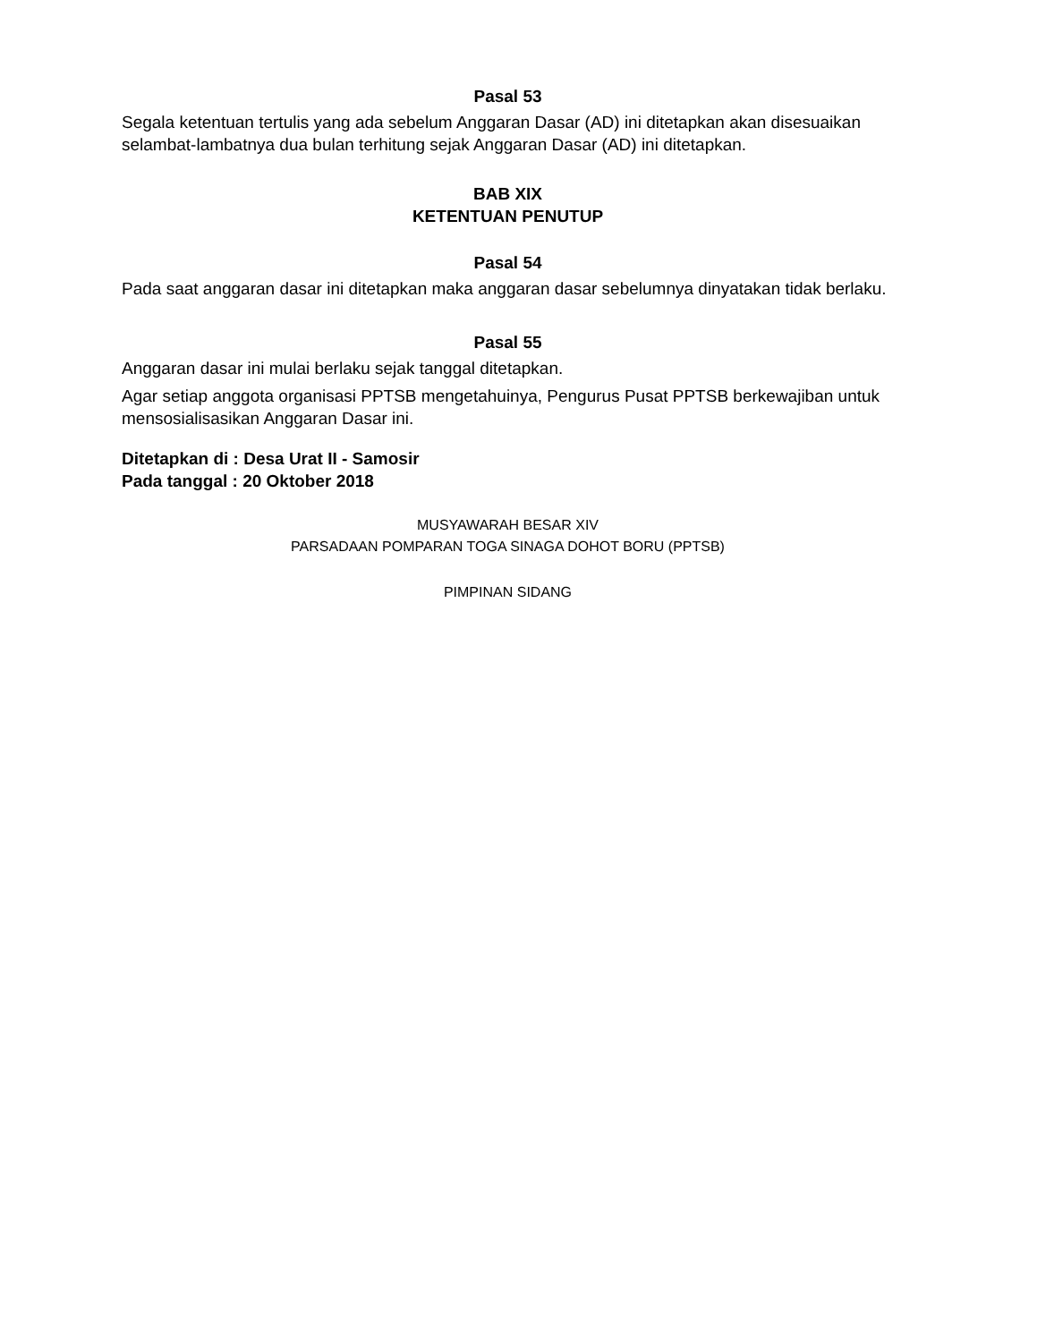Pasal 53
Segala ketentuan tertulis yang ada sebelum Anggaran Dasar (AD) ini ditetapkan akan disesuaikan selambat-lambatnya dua bulan terhitung sejak Anggaran Dasar (AD) ini ditetapkan.
BAB XIX
KETENTUAN PENUTUP
Pasal 54
Pada saat anggaran dasar ini ditetapkan maka anggaran dasar sebelumnya dinyatakan tidak berlaku.
Pasal 55
Anggaran dasar ini mulai berlaku sejak tanggal ditetapkan.
Agar setiap anggota organisasi PPTSB mengetahuinya, Pengurus Pusat PPTSB berkewajiban untuk mensosialisasikan Anggaran Dasar ini.
Ditetapkan di : Desa Urat II - Samosir
Pada tanggal : 20 Oktober 2018
MUSYAWARAH BESAR XIV
PARSADAAN POMPARAN TOGA SINAGA DOHOT BORU (PPTSB)
PIMPINAN SIDANG